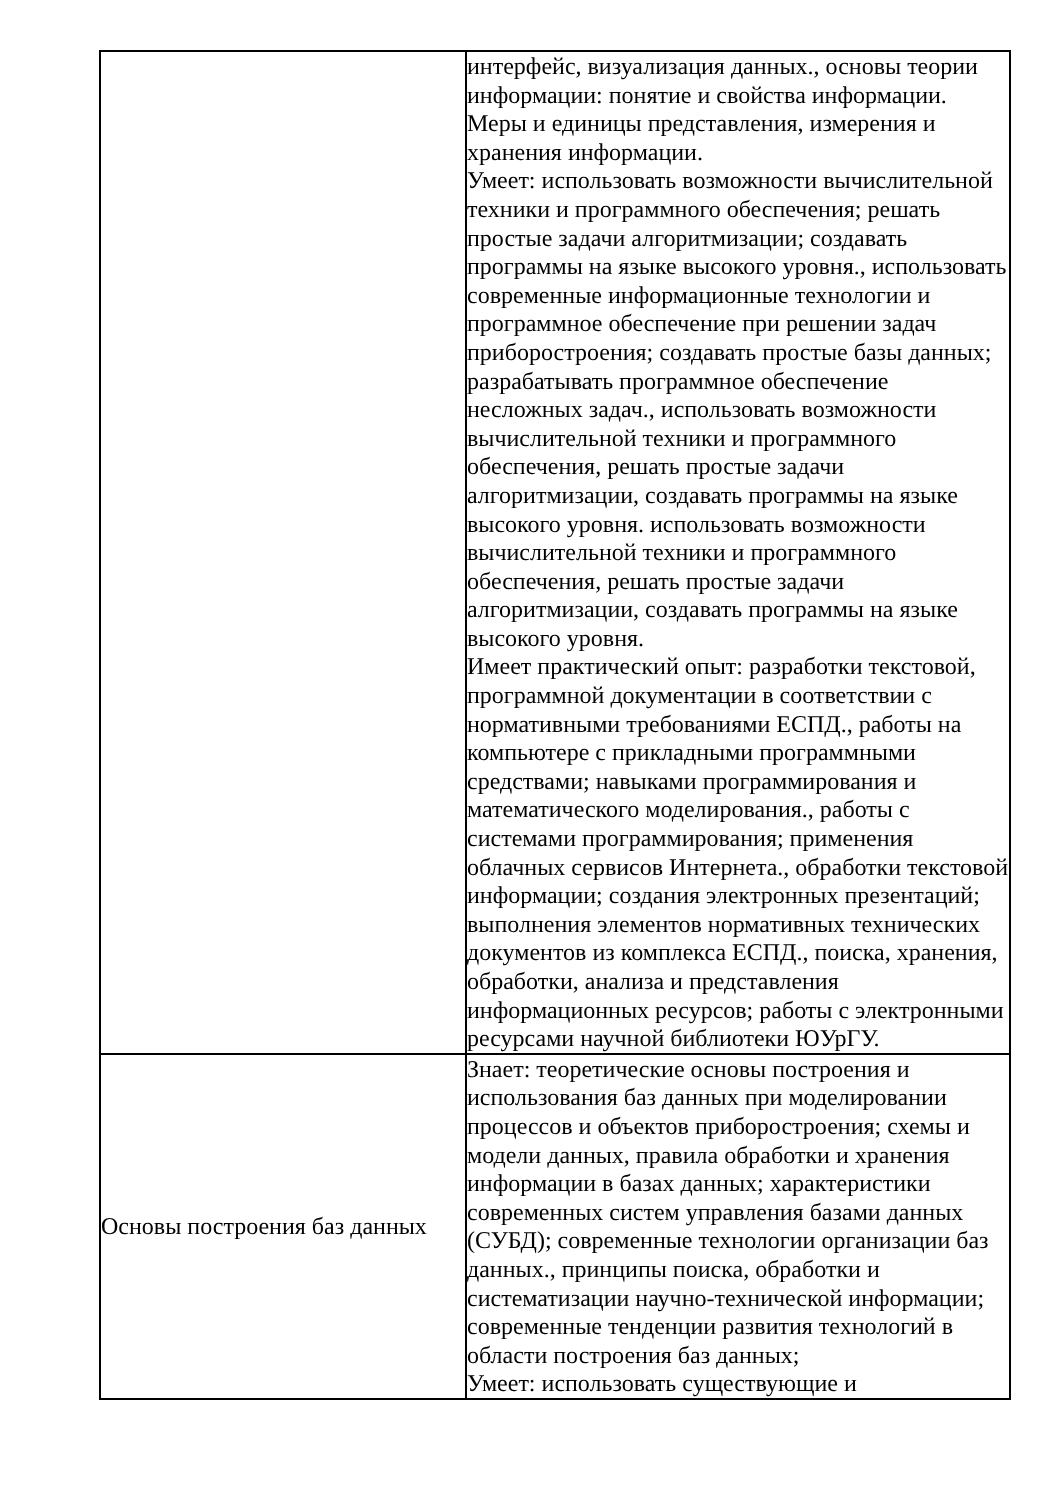| | интерфейс, визуализация данных., основы теории информации: понятие и свойства информации. Меры и единицы представления, измерения и хранения информации. Умеет: использовать возможности вычислительной техники и программного обеспечения; решать простые задачи алгоритмизации; создавать программы на языке высокого уровня., использовать современные информационные технологии и программное обеспечение при решении задач приборостроения; создавать простые базы данных; разрабатывать программное обеспечение несложных задач., использовать возможности вычислительной техники и программного обеспечения, решать простые задачи алгоритмизации, создавать программы на языке высокого уровня. использовать возможности вычислительной техники и программного обеспечения, решать простые задачи алгоритмизации, создавать программы на языке высокого уровня. Имеет практический опыт: разработки текстовой, программной документации в соответствии с нормативными требованиями ЕСПД., работы на компьютере с прикладными программными средствами; навыками программирования и математического моделирования., работы с системами программирования; применения облачных сервисов Интернета., обработки текстовой информации; создания электронных презентаций; выполнения элементов нормативных технических документов из комплекса ЕСПД., поиска, хранения, обработки, анализа и представления информационных ресурсов; работы с электронными ресурсами научной библиотеки ЮУрГУ. |
| Основы построения баз данных | Знает: теоретические основы построения и использования баз данных при моделировании процессов и объектов приборостроения; схемы и модели данных, правила обработки и хранения информации в базах данных; характеристики современных систем управления базами данных (СУБД); современные технологии организации баз данных., принципы поиска, обработки и систематизации научно-технической информации; современные тенденции развития технологий в области построения баз данных; Умеет: использовать существующие и |